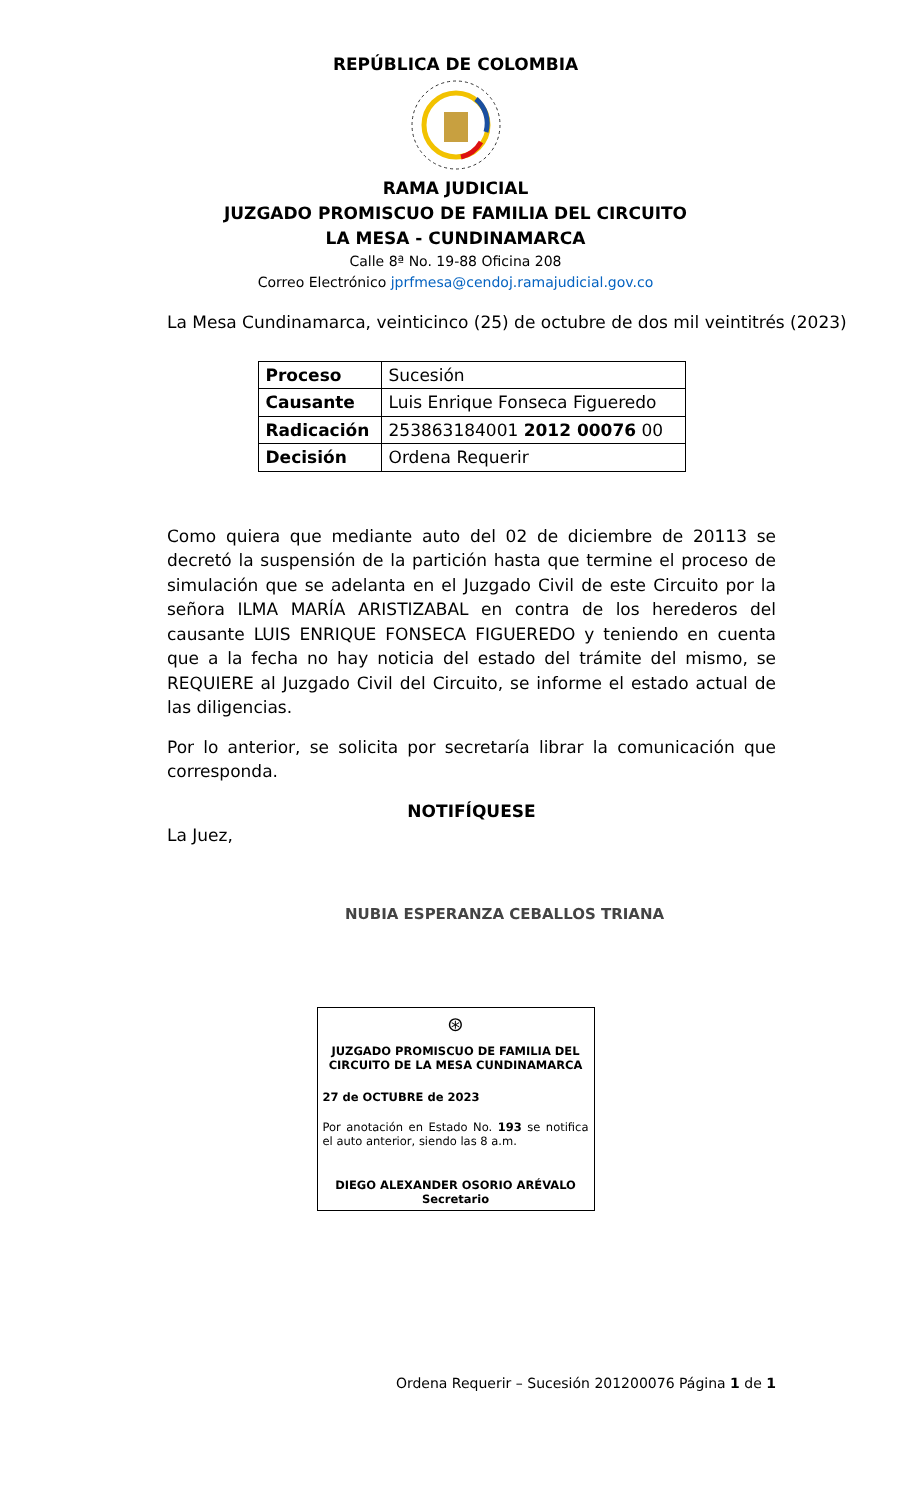REPÚBLICA DE COLOMBIA
RAMA JUDICIAL
JUZGADO PROMISCUO DE FAMILIA DEL CIRCUITO
LA MESA - CUNDINAMARCA
Calle 8ª No. 19-88 Oficina 208
Correo Electrónico jprfmesa@cendoj.ramajudicial.gov.co
La Mesa Cundinamarca, veinticinco (25) de octubre de dos mil veintitrés (2023)
| Proceso | Sucesión |
| Causante | Luis Enrique Fonseca Figueredo |
| Radicación | 253863184001 2012 00076 00 |
| Decisión | Ordena Requerir |
Como quiera que mediante auto del 02 de diciembre de 20113 se decretó la suspensión de la partición hasta que termine el proceso de simulación que se adelanta en el Juzgado Civil de este Circuito por la señora ILMA MARÍA ARISTIZABAL en contra de los herederos del causante LUIS ENRIQUE FONSECA FIGUEREDO y teniendo en cuenta que a la fecha no hay noticia del estado del trámite del mismo, se REQUIERE al Juzgado Civil del Circuito, se informe el estado actual de las diligencias.
Por lo anterior, se solicita por secretaría librar la comunicación que corresponda.
NOTIFÍQUESE
La Juez,
NUBIA ESPERANZA CEBALLOS TRIANA
⊛
JUZGADO PROMISCUO DE FAMILIA DEL CIRCUITO DE LA MESA CUNDINAMARCA
27 de OCTUBRE de 2023
Por anotación en Estado No. 193 se notifica el auto anterior, siendo las 8 a.m.
DIEGO ALEXANDER OSORIO ARÉVALO
Secretario
Ordena Requerir – Sucesión 201200076 Página 1 de 1